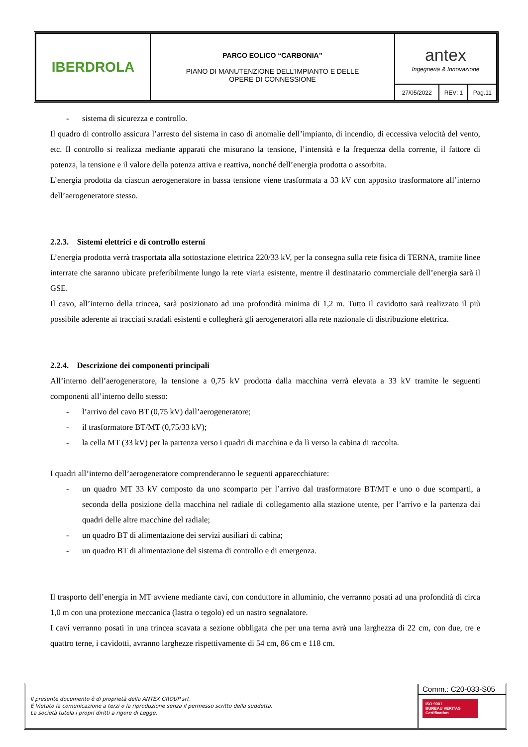| IBERDROLA | PARCO EOLICO “CARBONIA” PIANO DI MANUTENZIONE DELL’IMPIANTO E DELLE OPERE DI CONNESSIONE | antex Ingegneria & Innovazione | | |
| | | 27/05/2022 | REV: 1 | Pag.11 |
- sistema di sicurezza e controllo.
Il quadro di controllo assicura l’arresto del sistema in caso di anomalie dell’impianto, di incendio, di eccessiva velocità del vento, etc. Il controllo si realizza mediante apparati che misurano la tensione, l’intensità e la frequenza della corrente, il fattore di potenza, la tensione e il valore della potenza attiva e reattiva, nonché dell’energia prodotta o assorbita.
L’energia prodotta da ciascun aerogeneratore in bassa tensione viene trasformata a 33 kV con apposito trasformatore all’interno dell’aerogeneratore stesso.
2.2.3. Sistemi elettrici e di controllo esterni
L’energia prodotta verrà trasportata alla sottostazione elettrica 220/33 kV, per la consegna sulla rete fisica di TERNA, tramite linee interrate che saranno ubicate preferibilmente lungo la rete viaria esistente, mentre il destinatario commerciale dell’energia sarà il GSE.
Il cavo, all’interno della trincea, sarà posizionato ad una profondità minima di 1,2 m. Tutto il cavidotto sarà realizzato il più possibile aderente ai tracciati stradali esistenti e collegherà gli aerogeneratori alla rete nazionale di distribuzione elettrica.
2.2.4. Descrizione dei componenti principali
All’interno dell’aerogeneratore, la tensione a 0,75 kV prodotta dalla macchina verrà elevata a 33 kV tramite le seguenti componenti all’interno dello stesso:
- l’arrivo del cavo BT (0,75 kV) dall’aerogeneratore;
- il trasformatore BT/MT (0,75/33 kV);
- la cella MT (33 kV) per la partenza verso i quadri di macchina e da lì verso la cabina di raccolta.
I quadri all’interno dell’aerogeneratore comprenderanno le seguenti apparecchiature:
- un quadro MT 33 kV composto da uno scomparto per l’arrivo dal trasformatore BT/MT e uno o due scomparti, a seconda della posizione della macchina nel radiale di collegamento alla stazione utente, per l’arrivo e la partenza dai quadri delle altre macchine del radiale;
- un quadro BT di alimentazione dei servizi ausiliari di cabina;
- un quadro BT di alimentazione del sistema di controllo e di emergenza.
Il trasporto dell’energia in MT avviene mediante cavi, con conduttore in alluminio, che verranno posati ad una profondità di circa 1,0 m con una protezione meccanica (lastra o tegolo) ed un nastro segnalatore.
I cavi verranno posati in una trincea scavata a sezione obbligata che per una terna avrà una larghezza di 22 cm, con due, tre e quattro terne, i cavidotti, avranno larghezze rispettivamente di 54 cm, 86 cm e 118 cm.
Il presente documento è di proprietà della ANTEX GROUP srl.
È Vietato la comunicazione a terzi o la riproduzione senza il permesso scritto della suddetta.
La società tutela i propri diritti a rigore di Legge.
Comm.: C20-033-S05
ISO 9001
BUREAU VERITAS
Certification